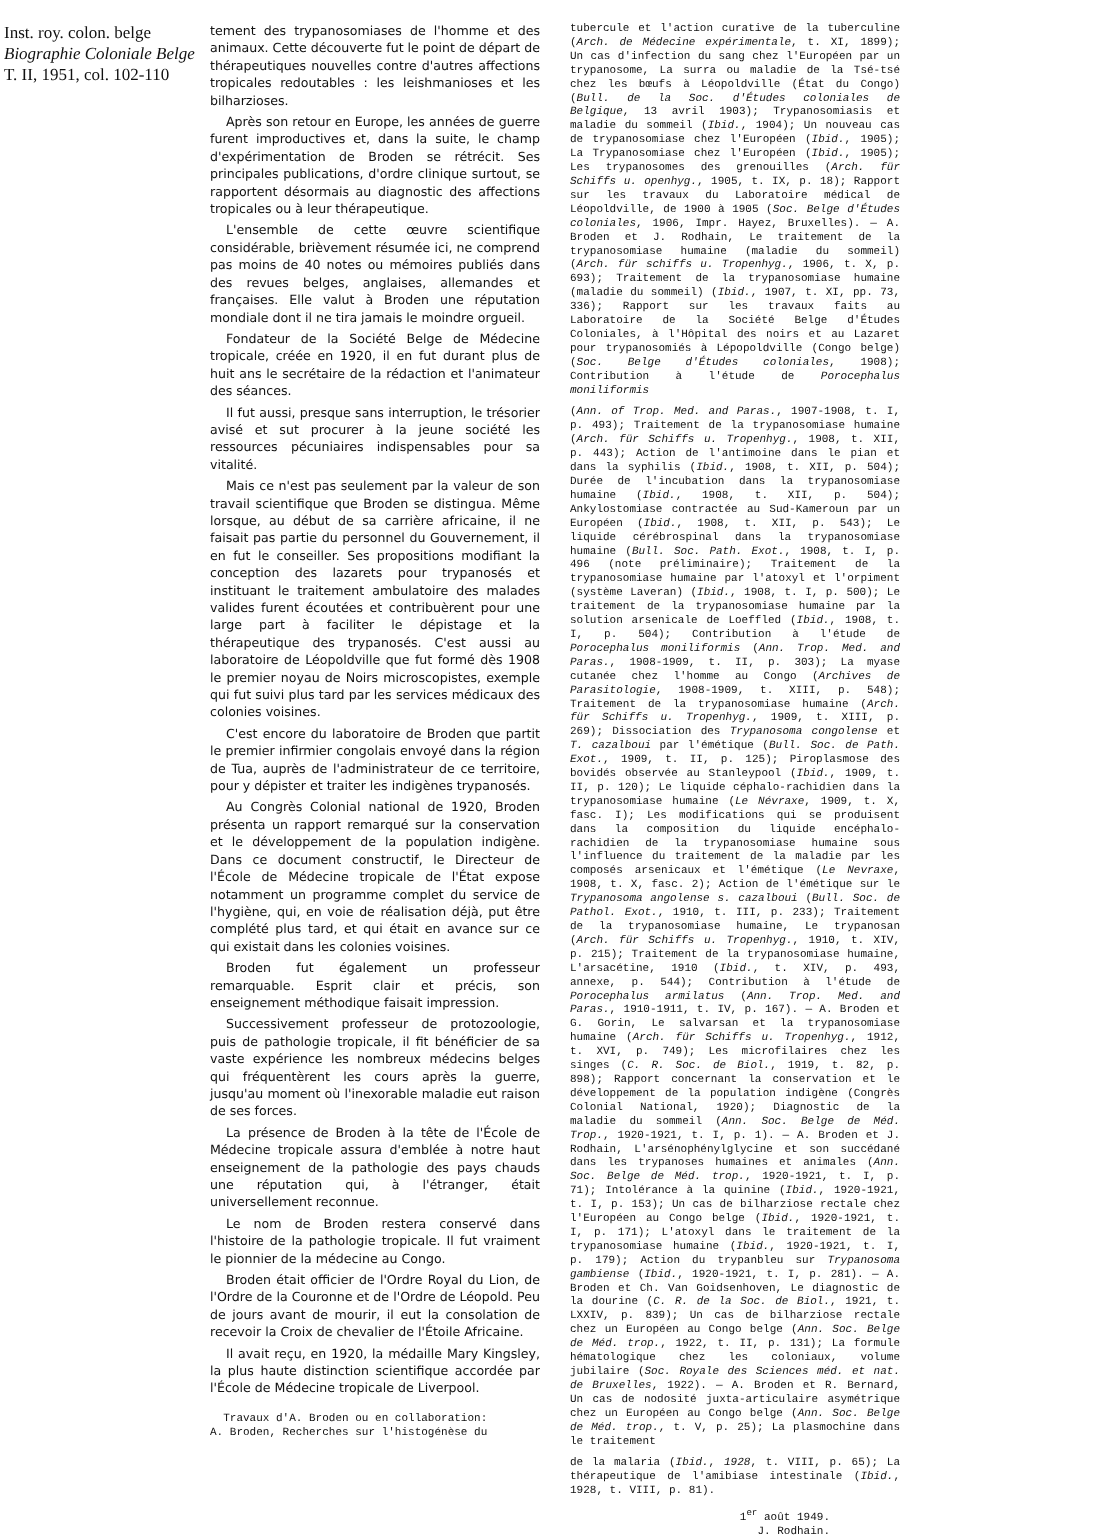Inst. roy. colon. belge
Biographie Coloniale Belge
T. II, 1951, col. 102-110
tement des trypanosomiases de l'homme et des animaux. Cette découverte fut le point de départ de thérapeutiques nouvelles contre d'autres affections tropicales redoutables : les leishmanioses et les bilharzioses.
Après son retour en Europe, les années de guerre furent improductives et, dans la suite, le champ d'expérimentation de Broden se rétrécit. Ses principales publications, d'ordre clinique surtout, se rapportent désormais au diagnostic des affections tropicales ou à leur thérapeutique.
L'ensemble de cette œuvre scientifique considérable, brièvement résumée ici, ne comprend pas moins de 40 notes ou mémoires publiés dans des revues belges, anglaises, allemandes et françaises. Elle valut à Broden une réputation mondiale dont il ne tira jamais le moindre orgueil.
Fondateur de la Société Belge de Médecine tropicale, créée en 1920, il en fut durant plus de huit ans le secrétaire de la rédaction et l'animateur des séances.
Il fut aussi, presque sans interruption, le trésorier avisé et sut procurer à la jeune société les ressources pécuniaires indispensables pour sa vitalité.
Mais ce n'est pas seulement par la valeur de son travail scientifique que Broden se distingua. Même lorsque, au début de sa carrière africaine, il ne faisait pas partie du personnel du Gouvernement, il en fut le conseiller. Ses propositions modifiant la conception des lazarets pour trypanosés et instituant le traitement ambulatoire des malades valides furent écoutées et contribuèrent pour une large part à faciliter le dépistage et la thérapeutique des trypanosés. C'est aussi au laboratoire de Léopoldville que fut formé dès 1908 le premier noyau de Noirs microscopistes, exemple qui fut suivi plus tard par les services médicaux des colonies voisines.
C'est encore du laboratoire de Broden que partit le premier infirmier congolais envoyé dans la région de Tua, auprès de l'administrateur de ce territoire, pour y dépister et traiter les indigènes trypanosés.
Au Congrès Colonial national de 1920, Broden présenta un rapport remarqué sur la conservation et le développement de la population indigène. Dans ce document constructif, le Directeur de l'École de Médecine tropicale de l'État expose notamment un programme complet du service de l'hygiène, qui, en voie de réalisation déjà, put être complété plus tard, et qui était en avance sur ce qui existait dans les colonies voisines.
Broden fut également un professeur remarquable. Esprit clair et précis, son enseignement méthodique faisait impression.
Successivement professeur de protozoologie, puis de pathologie tropicale, il fit bénéficier de sa vaste expérience les nombreux médecins belges qui fréquentèrent les cours après la guerre, jusqu'au moment où l'inexorable maladie eut raison de ses forces.
La présence de Broden à la tête de l'École de Médecine tropicale assura d'emblée à notre haut enseignement de la pathologie des pays chauds une réputation qui, à l'étranger, était universellement reconnue.
Le nom de Broden restera conservé dans l'histoire de la pathologie tropicale. Il fut vraiment le pionnier de la médecine au Congo.
Broden était officier de l'Ordre Royal du Lion, de l'Ordre de la Couronne et de l'Ordre de Léopold. Peu de jours avant de mourir, il eut la consolation de recevoir la Croix de chevalier de l'Étoile Africaine.
Il avait reçu, en 1920, la médaille Mary Kingsley, la plus haute distinction scientifique accordée par l'École de Médecine tropicale de Liverpool.
Travaux d'A. Broden ou en collaboration:
A. Broden, Recherches sur l'histogénèse du
tubercule et l'action curative de la tuberculine (Arch. de Médecine expérimentale, t. XI, 1899); Un cas d'infection du sang chez l'Européen par un trypanosome, La surra ou maladie de la Tsé-tsé chez les bœufs à Léopoldville (État du Congo) (Bull. de la Soc. d'Études coloniales de Belgique, 13 avril 1903); Trypanosomiasis et maladie du sommeil (Ibid., 1904); Un nouveau cas de trypanosomiase chez l'Européen (Ibid., 1905); La Trypanosomiase chez l'Européen (Ibid., 1905); Les trypanosomes des grenouilles (Arch. für Schiffs u. openhyg., 1905, t. IX, p. 18); Rapport sur les travaux du Laboratoire médical de Léopoldville, de 1900 à 1905 (Soc. Belge d'Études coloniales, 1906, Impr. Hayez, Bruxelles). — A. Broden et J. Rodhain, Le traitement de la trypanosomiase humaine (maladie du sommeil) (Arch. für schiffs u. Tropenhyg., 1906, t. X, p. 693); Traitement de la trypanosomiase humaine (maladie du sommeil) (Ibid., 1907, t. XI, pp. 73, 336); Rapport sur les travaux faits au Laboratoire de la Société Belge d'Études Coloniales, à l'Hôpital des noirs et au Lazaret pour trypanosomiés à Lépopoldville (Congo belge) (Soc. Belge d'Études coloniales, 1908); Contribution à l'étude de Porocephalus moniliformis
(Ann. of Trop. Med. and Paras., 1907-1908, t. I, p. 493); Traitement de la trypanosomiase humaine (Arch. für Schiffs u. Tropenhyg., 1908, t. XII, p. 443); Action de l'antimoine dans le pian et dans la syphilis (Ibid., 1908, t. XII, p. 504); Durée de l'incubation dans la trypanosomiase humaine (Ibid., 1908, t. XII, p. 504); Ankylostomiase contractée au Sud-Kameroun par un Européen (Ibid., 1908, t. XII, p. 543); Le liquide cérébrospinal dans la trypanosomiase humaine (Bull. Soc. Path. Exot., 1908, t. I, p. 496 (note préliminaire); Traitement de la trypanosomiase humaine par l'atoxyl et l'orpiment (système Laveran) (Ibid., 1908, t. I, p. 500); Le traitement de la trypanosomiase humaine par la solution arsenicale de Loeffled (Ibid., 1908, t. I, p. 504); Contribution à l'étude de Porocephalus moniliformis (Ann. Trop. Med. and Paras., 1908-1909, t. II, p. 303); La myase cutanée chez l'homme au Congo (Archives de Parasitologie, 1908-1909, t. XIII, p. 548); Traitement de la trypanosomiase humaine (Arch. für Schiffs u. Tropenhyg., 1909, t. XIII, p. 269); Dissociation des Trypanosoma congolense et T. cazalboui par l'émétique (Bull. Soc. de Path. Exot., 1909, t. II, p. 125); Piroplasmose des bovidés observée au Stanleypool (Ibid., 1909, t. II, p. 120); Le liquide céphalo-rachidien dans la trypanosomiase humaine (Le Névraxe, 1909, t. X, fasc. I); Les modifications qui se produisent dans la composition du liquide encéphalo-rachidien de la trypanosomiase humaine sous l'influence du traitement de la maladie par les composés arsenicaux et l'émétique (Le Nevraxe, 1908, t. X, fasc. 2); Action de l'émétique sur le Trypanosoma angolense s. cazalboui (Bull. Soc. de Pathol. Exot., 1910, t. III, p. 233); Traitement de la trypanosomiase humaine, Le trypanosan (Arch. für Schiffs u. Tropenhyg., 1910, t. XIV, p. 215); Traitement de la trypanosomiase humaine, L'arsacétine, 1910 (Ibid., t. XIV, p. 493, annexe, p. 544); Contribution à l'étude de Porocephalus armilatus (Ann. Trop. Med. and Paras., 1910-1911, t. IV, p. 167). — A. Broden et G. Gorin, Le salvarsan et la trypanosomiase humaine (Arch. für Schiffs u. Tropenhyg., 1912, t. XVI, p. 749); Les microfilaires chez les singes (C. R. Soc. de Biol., 1919, t. 82, p. 898); Rapport concernant la conservation et le développement de la population indigène (Congrès Colonial National, 1920); Diagnostic de la maladie du sommeil (Ann. Soc. Belge de Méd. Trop., 1920-1921, t. I, p. 1). — A. Broden et J. Rodhain, L'arsénophénylglycine et son succédané dans les trypanoses humaines et animales (Ann. Soc. Belge de Méd. trop., 1920-1921, t. I, p. 71); Intolérance à la quinine (Ibid., 1920-1921, t. I, p. 153); Un cas de bilharziose rectale chez l'Européen au Congo belge (Ibid., 1920-1921, t. I, p. 171); L'atoxyl dans le traitement de la trypanosomiase humaine (Ibid., 1920-1921, t. I, p. 179); Action du trypanbleu sur Trypanosoma gambiense (Ibid., 1920-1921, t. I, p. 281). — A. Broden et Ch. Van Goidsenhoven, Le diagnostic de la dourine (C. R. de la Soc. de Biol., 1921, t. LXXIV, p. 839); Un cas de bilharziose rectale chez un Européen au Congo belge (Ann. Soc. Belge de Méd. trop., 1922, t. II, p. 131); La formule hématologique chez les coloniaux, volume jubilaire (Soc. Royale des Sciences méd. et nat. de Bruxelles, 1922). — A. Broden et R. Bernard, Un cas de nodosité juxta-articulaire asymétrique chez un Européen au Congo belge (Ann. Soc. Belge de Méd. trop., t. V, p. 25); La plasmochine dans le traitement
de la malaria (Ibid., 1928, t. VIII, p. 65); La thérapeutique de l'amibiase intestinale (Ibid., 1928, t. VIII, p. 81).
1<sup>er</sup> août 1949.
J. Rodhain.